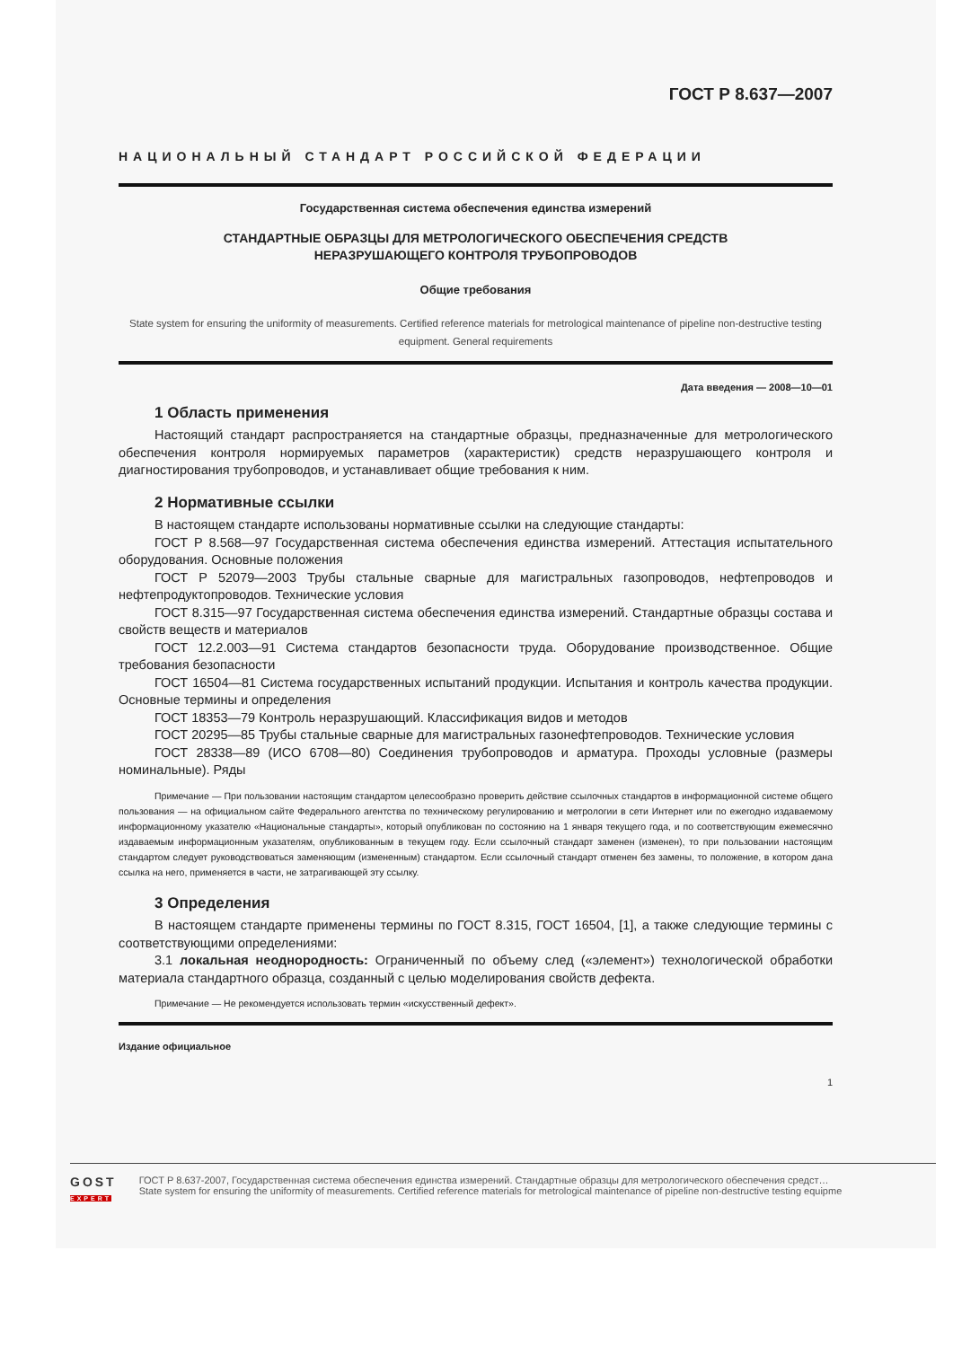ГОСТ Р 8.637—2007
НАЦИОНАЛЬНЫЙ СТАНДАРТ РОССИЙСКОЙ ФЕДЕРАЦИИ
Государственная система обеспечения единства измерений
СТАНДАРТНЫЕ ОБРАЗЦЫ ДЛЯ МЕТРОЛОГИЧЕСКОГО ОБЕСПЕЧЕНИЯ СРЕДСТВ
НЕРАЗРУШАЮЩЕГО КОНТРОЛЯ ТРУБОПРОВОДОВ
Общие требования
State system for ensuring the uniformity of measurements. Certified reference materials for metrological maintenance of pipeline non-destructive testing equipment. General requirements
Дата введения — 2008—10—01
1 Область применения
Настоящий стандарт распространяется на стандартные образцы, предназначенные для метрологического обеспечения контроля нормируемых параметров (характеристик) средств неразрушающего контроля и диагностирования трубопроводов, и устанавливает общие требования к ним.
2 Нормативные ссылки
В настоящем стандарте использованы нормативные ссылки на следующие стандарты:
ГОСТ Р 8.568—97 Государственная система обеспечения единства измерений. Аттестация испытательного оборудования. Основные положения
ГОСТ Р 52079—2003 Трубы стальные сварные для магистральных газопроводов, нефтепроводов и нефтепродуктопроводов. Технические условия
ГОСТ 8.315—97 Государственная система обеспечения единства измерений. Стандартные образцы состава и свойств веществ и материалов
ГОСТ 12.2.003—91 Система стандартов безопасности труда. Оборудование производственное. Общие требования безопасности
ГОСТ 16504—81 Система государственных испытаний продукции. Испытания и контроль качества продукции. Основные термины и определения
ГОСТ 18353—79 Контроль неразрушающий. Классификация видов и методов
ГОСТ 20295—85 Трубы стальные сварные для магистральных газонефтепроводов. Технические условия
ГОСТ 28338—89 (ИСО 6708—80) Соединения трубопроводов и арматура. Проходы условные (размеры номинальные). Ряды
Примечание — При пользовании настоящим стандартом целесообразно проверить действие ссылочных стандартов в информационной системе общего пользования — на официальном сайте Федерального агентства по техническому регулированию и метрологии в сети Интернет или по ежегодно издаваемому информационному указателю «Национальные стандарты», который опубликован по состоянию на 1 января текущего года, и по соответствующим ежемесячно издаваемым информационным указателям, опубликованным в текущем году. Если ссылочный стандарт заменен (изменен), то при пользовании настоящим стандартом следует руководствоваться заменяющим (измененным) стандартом. Если ссылочный стандарт отменен без замены, то положение, в котором дана ссылка на него, применяется в части, не затрагивающей эту ссылку.
3 Определения
В настоящем стандарте применены термины по ГОСТ 8.315, ГОСТ 16504, [1], а также следующие термины с соответствующими определениями:
3.1 локальная неоднородность: Ограниченный по объему след («элемент») технологической обработки материала стандартного образца, созданный с целью моделирования свойств дефекта.
Примечание — Не рекомендуется использовать термин «искусственный дефект».
Издание официальное
1
GOST
EXPERT
ГОСТ Р 8.637-2007, Государственная система обеспечения единства измерений. Стандартные образцы для метрологического обеспечения средст…
State system for ensuring the uniformity of measurements. Certified reference materials for metrological maintenance of pipeline non-destructive testing equipme